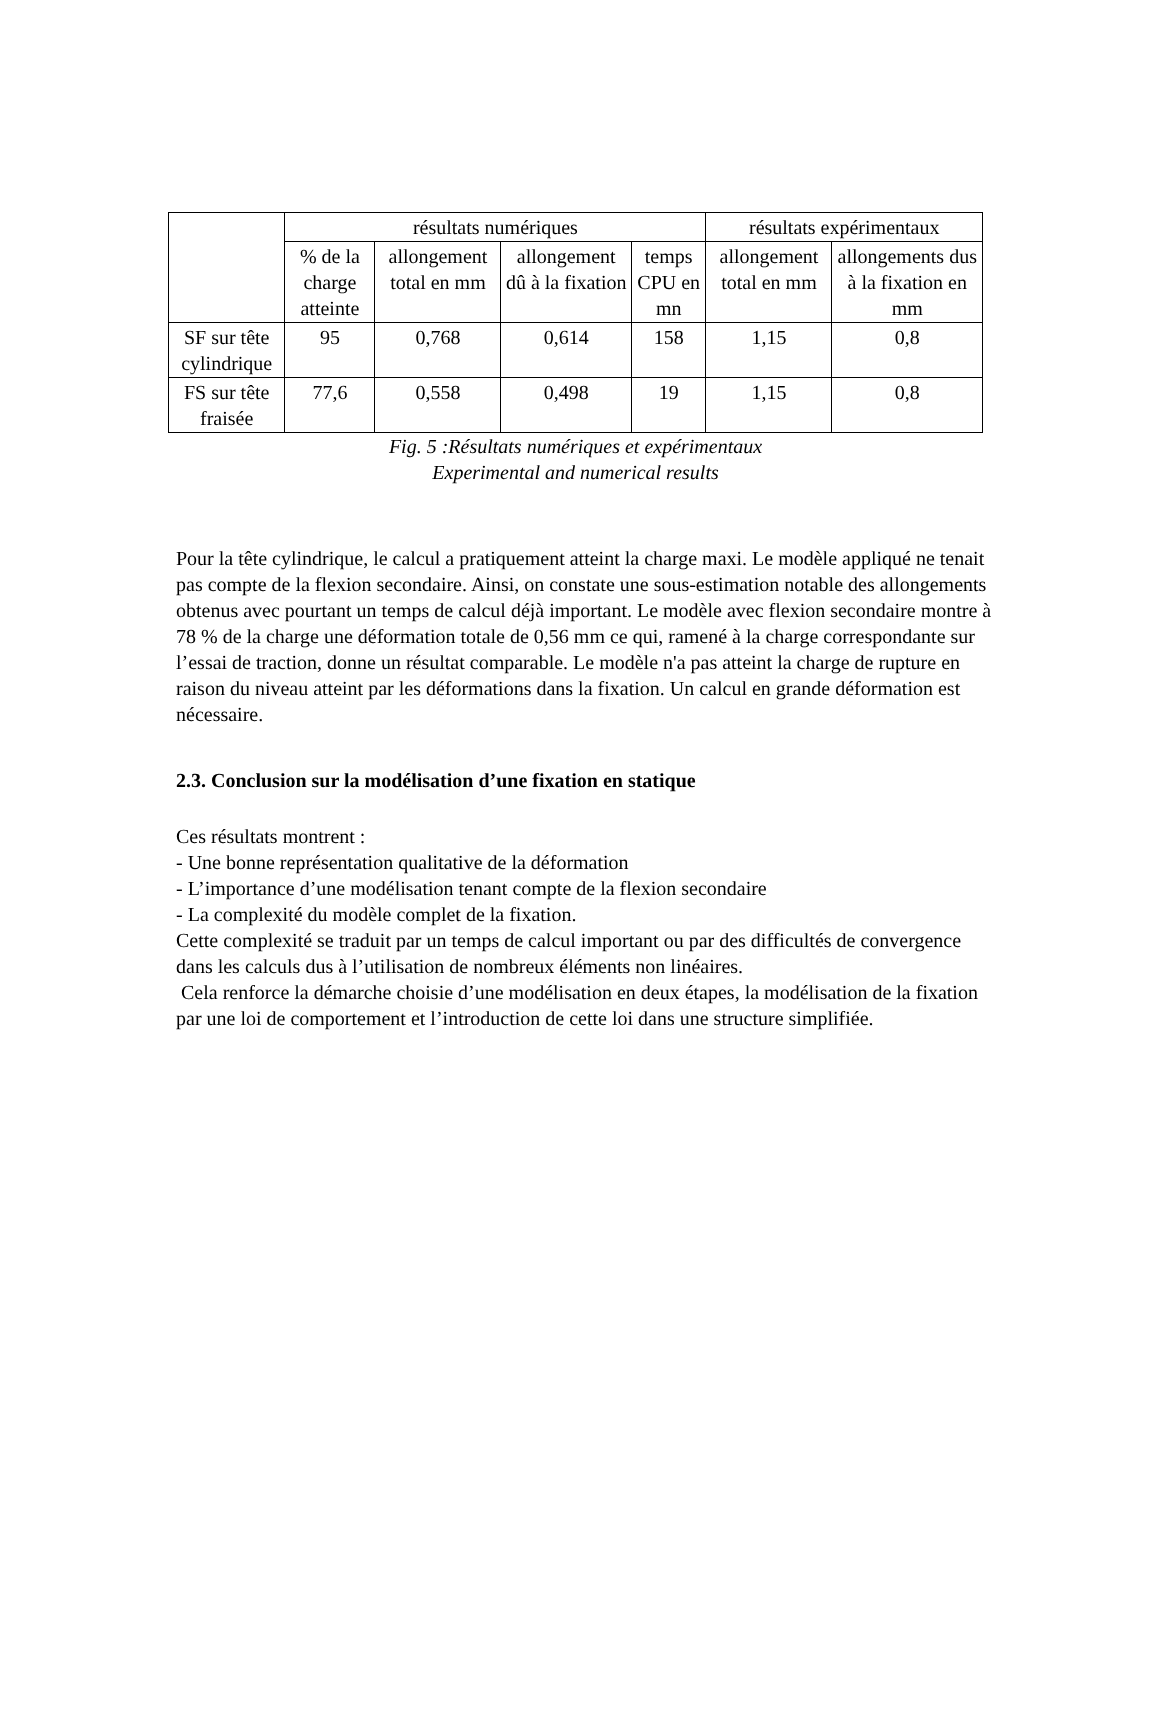| | résultats numériques | | | | résultats expérimentaux | |
| --- | --- | --- | --- | --- | --- | --- |
| | % de la charge atteinte | allongement total en mm | allongement dû à la fixation | temps CPU en mn | allongement total en mm | allongements dus à la fixation en mm |
| SF sur tête cylindrique | 95 | 0,768 | 0,614 | 158 | 1,15 | 0,8 |
| FS sur tête fraisée | 77,6 | 0,558 | 0,498 | 19 | 1,15 | 0,8 |
Fig. 5 :Résultats numériques et expérimentaux
Experimental and numerical results
Pour la tête cylindrique, le calcul a pratiquement atteint la charge maxi. Le modèle appliqué ne tenait pas compte de la flexion secondaire. Ainsi, on constate une sous-estimation notable des allongements obtenus avec pourtant un temps de calcul déjà important. Le modèle avec flexion secondaire montre à 78 % de la charge une déformation totale de 0,56 mm ce qui, ramené à la charge correspondante sur l’essai de traction, donne un résultat comparable. Le modèle n'a pas atteint la charge de rupture en raison du niveau atteint par les déformations dans la fixation. Un calcul en grande déformation est nécessaire.
2.3. Conclusion sur la modélisation d’une fixation en statique
Ces résultats montrent :
- Une bonne représentation qualitative de la déformation
- L’importance d’une modélisation tenant compte de la flexion secondaire
- La complexité du modèle complet de la fixation.
Cette complexité se traduit par un temps de calcul important ou par des difficultés de convergence dans les calculs dus à l’utilisation de nombreux éléments non linéaires.
Cela renforce la démarche choisie d’une modélisation en deux étapes, la modélisation de la fixation par une loi de comportement et l’introduction de cette loi dans une structure simplifiée.